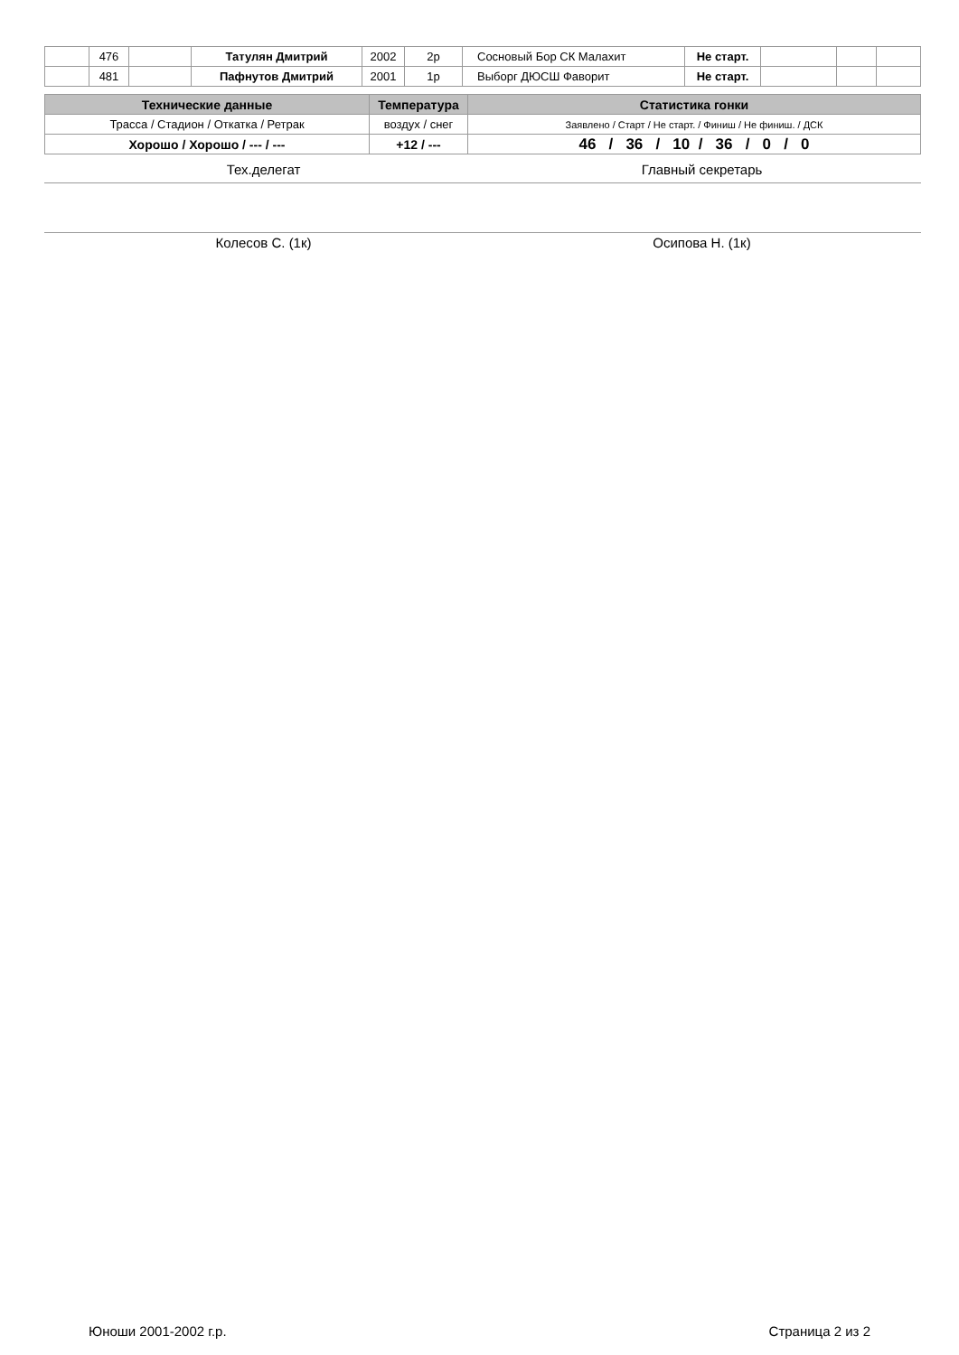| | 476 | | Татулян Дмитрий | 2002 | 2р | Сосновый Бор СК Малахит | Не старт. | | | |
| | 481 | | Пафнутов Дмитрий | 2001 | 1р | Выборг ДЮСШ Фаворит | Не старт. | | | |
| Технические данные | Температура | Статистика гонки |
| --- | --- | --- |
| Трасса / Стадион / Откатка / Ретрак | воздух / снег | Заявлено / Старт / Не старт. / Финиш / Не финиш. / ДСК |
| Хорошо / Хорошо / --- / --- | +12 / --- | 46 / 36 / 10 / 36 / 0 / 0 |
Тех.делегат Главный секретарь
Колесов С. (1к) Осипова Н. (1к)
Юноши 2001-2002 г.р. Страница 2 из 2